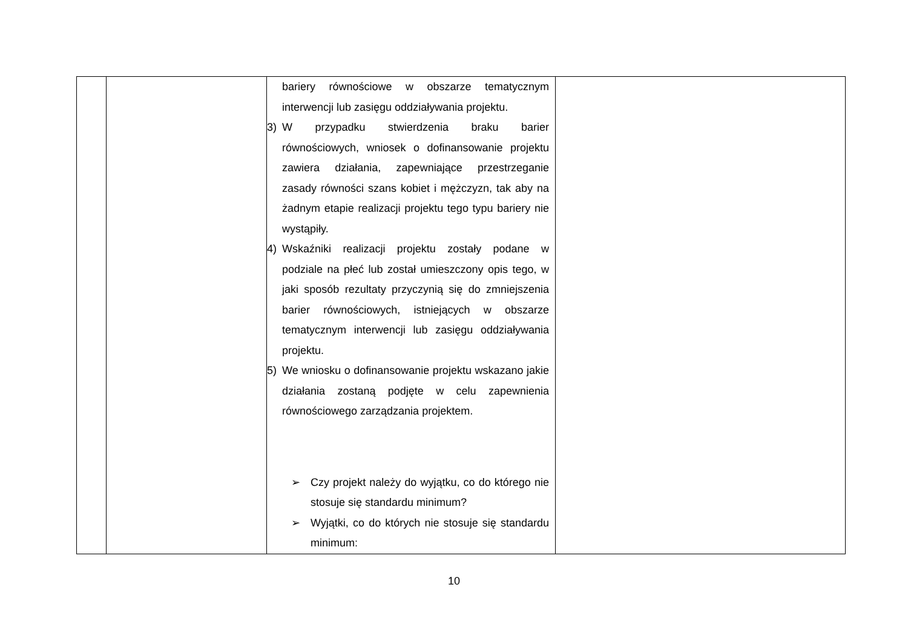| | | bariery równościowe w obszarze tematycznym interwencji lub zasięgu oddziaływania projektu. 3) W przypadku stwierdzenia braku barier równościowych, wniosek o dofinansowanie projektu zawiera działania, zapewniające przestrzeganie zasady równości szans kobiet i mężczyzn, tak aby na żadnym etapie realizacji projektu tego typu bariery nie wystąpiły. 4) Wskaźniki realizacji projektu zostały podane w podziale na płeć lub został umieszczony opis tego, w jaki sposób rezultaty przyczynią się do zmniejszenia barier równościowych, istniejących w obszarze tematycznym interwencji lub zasięgu oddziaływania projektu. 5) We wniosku o dofinansowanie projektu wskazano jakie działania zostaną podjęte w celu zapewnienia równościowego zarządzania projektem. ➢ Czy projekt należy do wyjątku, co do którego nie stosuje się standardu minimum? ➢ Wyjątki, co do których nie stosuje się standardu minimum: | |
10